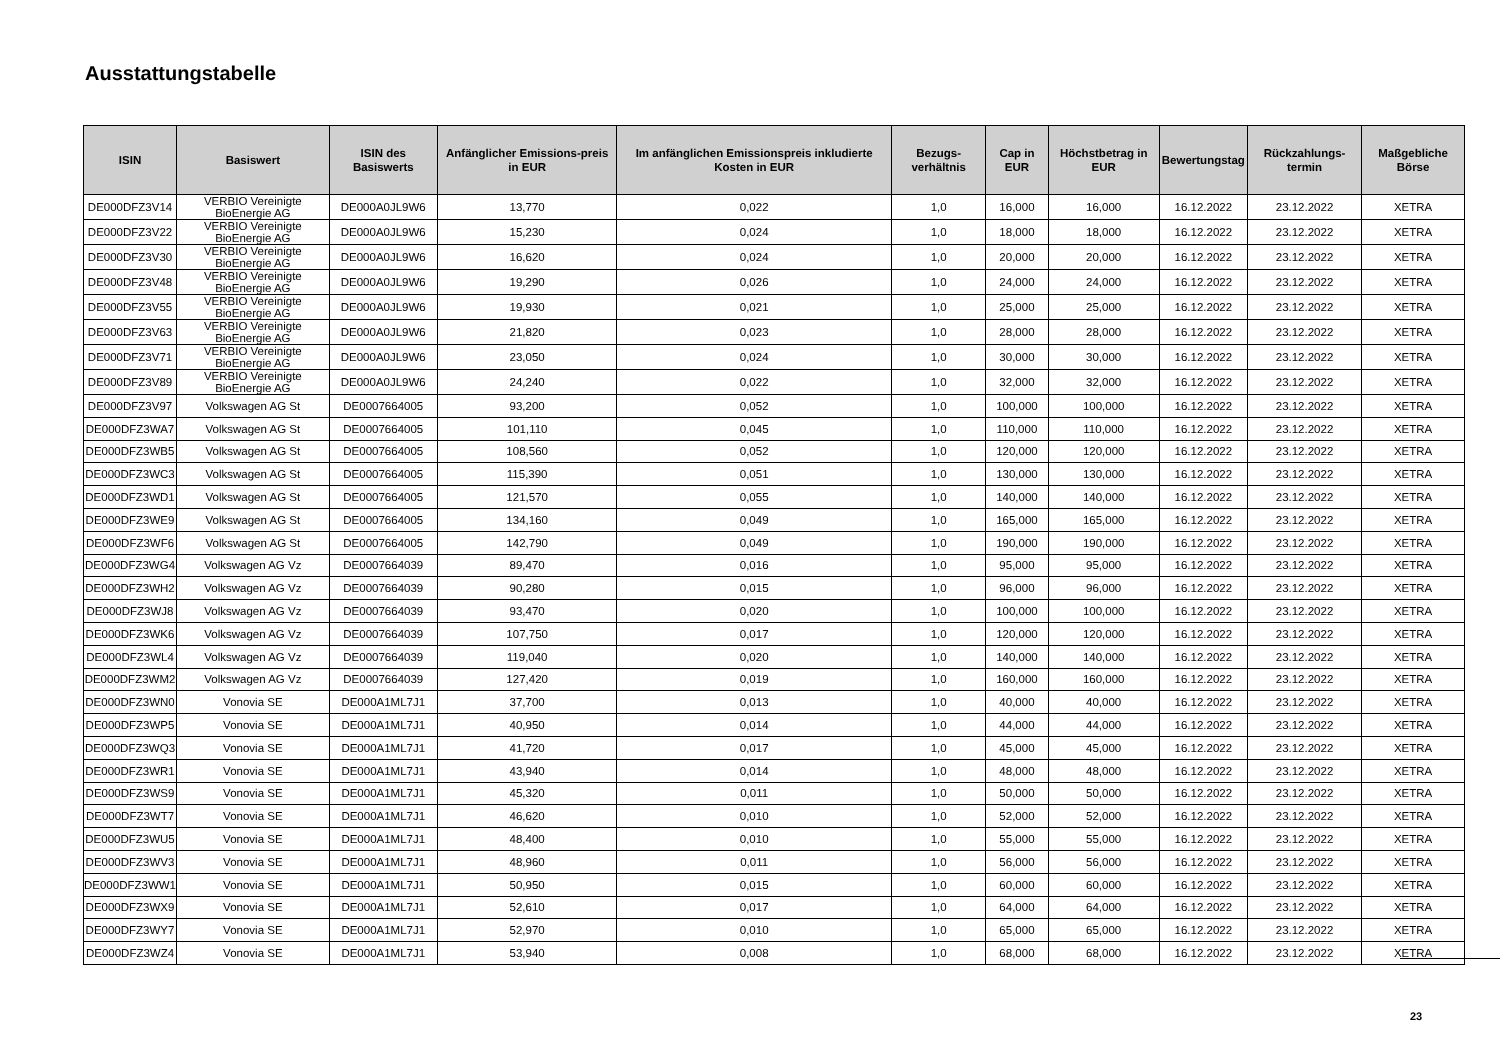Ausstattungstabelle
| ISIN | Basiswert | ISIN des Basiswerts | Anfänglicher Emissions-preis in EUR | Im anfänglichen Emissionspreis inkludierte Kosten in EUR | Bezugs-verhältnis | Cap in EUR | Höchstbetrag in EUR | Bewertungstag | Rückzahlungs-termin | Maßgebliche Börse |
| --- | --- | --- | --- | --- | --- | --- | --- | --- | --- | --- |
| DE000DFZ3V14 | VERBIO Vereinigte BioEnergie AG | DE000A0JL9W6 | 13,770 | 0,022 | 1,0 | 16,000 | 16,000 | 16.12.2022 | 23.12.2022 | XETRA |
| DE000DFZ3V22 | VERBIO Vereinigte BioEnergie AG | DE000A0JL9W6 | 15,230 | 0,024 | 1,0 | 18,000 | 18,000 | 16.12.2022 | 23.12.2022 | XETRA |
| DE000DFZ3V30 | VERBIO Vereinigte BioEnergie AG | DE000A0JL9W6 | 16,620 | 0,024 | 1,0 | 20,000 | 20,000 | 16.12.2022 | 23.12.2022 | XETRA |
| DE000DFZ3V48 | VERBIO Vereinigte BioEnergie AG | DE000A0JL9W6 | 19,290 | 0,026 | 1,0 | 24,000 | 24,000 | 16.12.2022 | 23.12.2022 | XETRA |
| DE000DFZ3V55 | VERBIO Vereinigte BioEnergie AG | DE000A0JL9W6 | 19,930 | 0,021 | 1,0 | 25,000 | 25,000 | 16.12.2022 | 23.12.2022 | XETRA |
| DE000DFZ3V63 | VERBIO Vereinigte BioEnergie AG | DE000A0JL9W6 | 21,820 | 0,023 | 1,0 | 28,000 | 28,000 | 16.12.2022 | 23.12.2022 | XETRA |
| DE000DFZ3V71 | VERBIO Vereinigte BioEnergie AG | DE000A0JL9W6 | 23,050 | 0,024 | 1,0 | 30,000 | 30,000 | 16.12.2022 | 23.12.2022 | XETRA |
| DE000DFZ3V89 | VERBIO Vereinigte BioEnergie AG | DE000A0JL9W6 | 24,240 | 0,022 | 1,0 | 32,000 | 32,000 | 16.12.2022 | 23.12.2022 | XETRA |
| DE000DFZ3V97 | Volkswagen AG St | DE0007664005 | 93,200 | 0,052 | 1,0 | 100,000 | 100,000 | 16.12.2022 | 23.12.2022 | XETRA |
| DE000DFZ3WA7 | Volkswagen AG St | DE0007664005 | 101,110 | 0,045 | 1,0 | 110,000 | 110,000 | 16.12.2022 | 23.12.2022 | XETRA |
| DE000DFZ3WB5 | Volkswagen AG St | DE0007664005 | 108,560 | 0,052 | 1,0 | 120,000 | 120,000 | 16.12.2022 | 23.12.2022 | XETRA |
| DE000DFZ3WC3 | Volkswagen AG St | DE0007664005 | 115,390 | 0,051 | 1,0 | 130,000 | 130,000 | 16.12.2022 | 23.12.2022 | XETRA |
| DE000DFZ3WD1 | Volkswagen AG St | DE0007664005 | 121,570 | 0,055 | 1,0 | 140,000 | 140,000 | 16.12.2022 | 23.12.2022 | XETRA |
| DE000DFZ3WE9 | Volkswagen AG St | DE0007664005 | 134,160 | 0,049 | 1,0 | 165,000 | 165,000 | 16.12.2022 | 23.12.2022 | XETRA |
| DE000DFZ3WF6 | Volkswagen AG St | DE0007664005 | 142,790 | 0,049 | 1,0 | 190,000 | 190,000 | 16.12.2022 | 23.12.2022 | XETRA |
| DE000DFZ3WG4 | Volkswagen AG Vz | DE0007664039 | 89,470 | 0,016 | 1,0 | 95,000 | 95,000 | 16.12.2022 | 23.12.2022 | XETRA |
| DE000DFZ3WH2 | Volkswagen AG Vz | DE0007664039 | 90,280 | 0,015 | 1,0 | 96,000 | 96,000 | 16.12.2022 | 23.12.2022 | XETRA |
| DE000DFZ3WJ8 | Volkswagen AG Vz | DE0007664039 | 93,470 | 0,020 | 1,0 | 100,000 | 100,000 | 16.12.2022 | 23.12.2022 | XETRA |
| DE000DFZ3WK6 | Volkswagen AG Vz | DE0007664039 | 107,750 | 0,017 | 1,0 | 120,000 | 120,000 | 16.12.2022 | 23.12.2022 | XETRA |
| DE000DFZ3WL4 | Volkswagen AG Vz | DE0007664039 | 119,040 | 0,020 | 1,0 | 140,000 | 140,000 | 16.12.2022 | 23.12.2022 | XETRA |
| DE000DFZ3WM2 | Volkswagen AG Vz | DE0007664039 | 127,420 | 0,019 | 1,0 | 160,000 | 160,000 | 16.12.2022 | 23.12.2022 | XETRA |
| DE000DFZ3WN0 | Vonovia SE | DE000A1ML7J1 | 37,700 | 0,013 | 1,0 | 40,000 | 40,000 | 16.12.2022 | 23.12.2022 | XETRA |
| DE000DFZ3WP5 | Vonovia SE | DE000A1ML7J1 | 40,950 | 0,014 | 1,0 | 44,000 | 44,000 | 16.12.2022 | 23.12.2022 | XETRA |
| DE000DFZ3WQ3 | Vonovia SE | DE000A1ML7J1 | 41,720 | 0,017 | 1,0 | 45,000 | 45,000 | 16.12.2022 | 23.12.2022 | XETRA |
| DE000DFZ3WR1 | Vonovia SE | DE000A1ML7J1 | 43,940 | 0,014 | 1,0 | 48,000 | 48,000 | 16.12.2022 | 23.12.2022 | XETRA |
| DE000DFZ3WS9 | Vonovia SE | DE000A1ML7J1 | 45,320 | 0,011 | 1,0 | 50,000 | 50,000 | 16.12.2022 | 23.12.2022 | XETRA |
| DE000DFZ3WT7 | Vonovia SE | DE000A1ML7J1 | 46,620 | 0,010 | 1,0 | 52,000 | 52,000 | 16.12.2022 | 23.12.2022 | XETRA |
| DE000DFZ3WU5 | Vonovia SE | DE000A1ML7J1 | 48,400 | 0,010 | 1,0 | 55,000 | 55,000 | 16.12.2022 | 23.12.2022 | XETRA |
| DE000DFZ3WV3 | Vonovia SE | DE000A1ML7J1 | 48,960 | 0,011 | 1,0 | 56,000 | 56,000 | 16.12.2022 | 23.12.2022 | XETRA |
| DE000DFZ3WW1 | Vonovia SE | DE000A1ML7J1 | 50,950 | 0,015 | 1,0 | 60,000 | 60,000 | 16.12.2022 | 23.12.2022 | XETRA |
| DE000DFZ3WX9 | Vonovia SE | DE000A1ML7J1 | 52,610 | 0,017 | 1,0 | 64,000 | 64,000 | 16.12.2022 | 23.12.2022 | XETRA |
| DE000DFZ3WY7 | Vonovia SE | DE000A1ML7J1 | 52,970 | 0,010 | 1,0 | 65,000 | 65,000 | 16.12.2022 | 23.12.2022 | XETRA |
| DE000DFZ3WZ4 | Vonovia SE | DE000A1ML7J1 | 53,940 | 0,008 | 1,0 | 68,000 | 68,000 | 16.12.2022 | 23.12.2022 | XETRA |
23